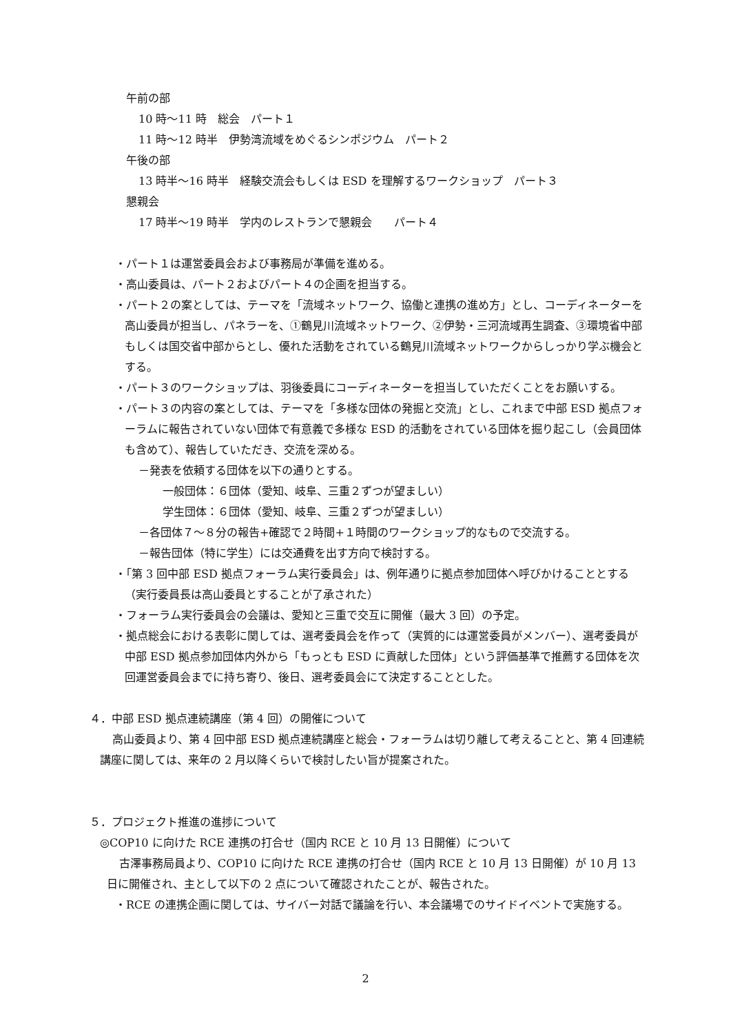午前の部
10 時～11 時　総会　パート１
11 時～12 時半　伊勢湾流域をめぐるシンポジウム　パート２
午後の部
13 時半～16 時半　経験交流会もしくは ESD を理解するワークショップ　パート３
懇親会
17 時半～19 時半　学内のレストランで懇親会　　パート４
・パート１は運営委員会および事務局が準備を進める。
・高山委員は、パート２およびパート４の企画を担当する。
・パート２の案としては、テーマを「流域ネットワーク、協働と連携の進め方」とし、コーディネーターを高山委員が担当し、パネラーを、①鶴見川流域ネットワーク、②伊勢・三河流域再生調査、③環境省中部もしくは国交省中部からとし、優れた活動をされている鶴見川流域ネットワークからしっかり学ぶ機会とする。
・パート３のワークショップは、羽後委員にコーディネーターを担当していただくことをお願いする。
・パート３の内容の案としては、テーマを「多様な団体の発掘と交流」とし、これまで中部 ESD 拠点フォーラムに報告されていない団体で有意義で多様な ESD 的活動をされている団体を掘り起こし（会員団体も含めて）、報告していただき、交流を深める。
－発表を依頼する団体を以下の通りとする。
一般団体：６団体（愛知、岐阜、三重２ずつが望ましい）
学生団体：６団体（愛知、岐阜、三重２ずつが望ましい）
－各団体７～８分の報告+確認で２時間+１時間のワークショップ的なもので交流する。
－報告団体（特に学生）には交通費を出す方向で検討する。
・「第 3 回中部 ESD 拠点フォーラム実行委員会」は、例年通りに拠点参加団体へ呼びかけることとする（実行委員長は高山委員とすることが了承された）
・フォーラム実行委員会の会議は、愛知と三重で交互に開催（最大 3 回）の予定。
・拠点総会における表彰に関しては、選考委員会を作って（実質的には運営委員がメンバー）、選考委員が中部 ESD 拠点参加団体内外から「もっとも ESD に貢献した団体」という評価基準で推薦する団体を次回運営委員会までに持ち寄り、後日、選考委員会にて決定することとした。
４．中部 ESD 拠点連続講座（第 4 回）の開催について
高山委員より、第 4 回中部 ESD 拠点連続講座と総会・フォーラムは切り離して考えることと、第 4 回連続講座に関しては、来年の 2 月以降くらいで検討したい旨が提案された。
５．プロジェクト推進の進捗について
◎COP10 に向けた RCE 連携の打合せ（国内 RCE と 10 月 13 日開催）について
古澤事務局員より、COP10 に向けた RCE 連携の打合せ（国内 RCE と 10 月 13 日開催）が 10 月 13 日に開催され、主として以下の 2 点について確認されたことが、報告された。
・RCE の連携企画に関しては、サイバー対話で議論を行い、本会議場でのサイドイベントで実施する。
2